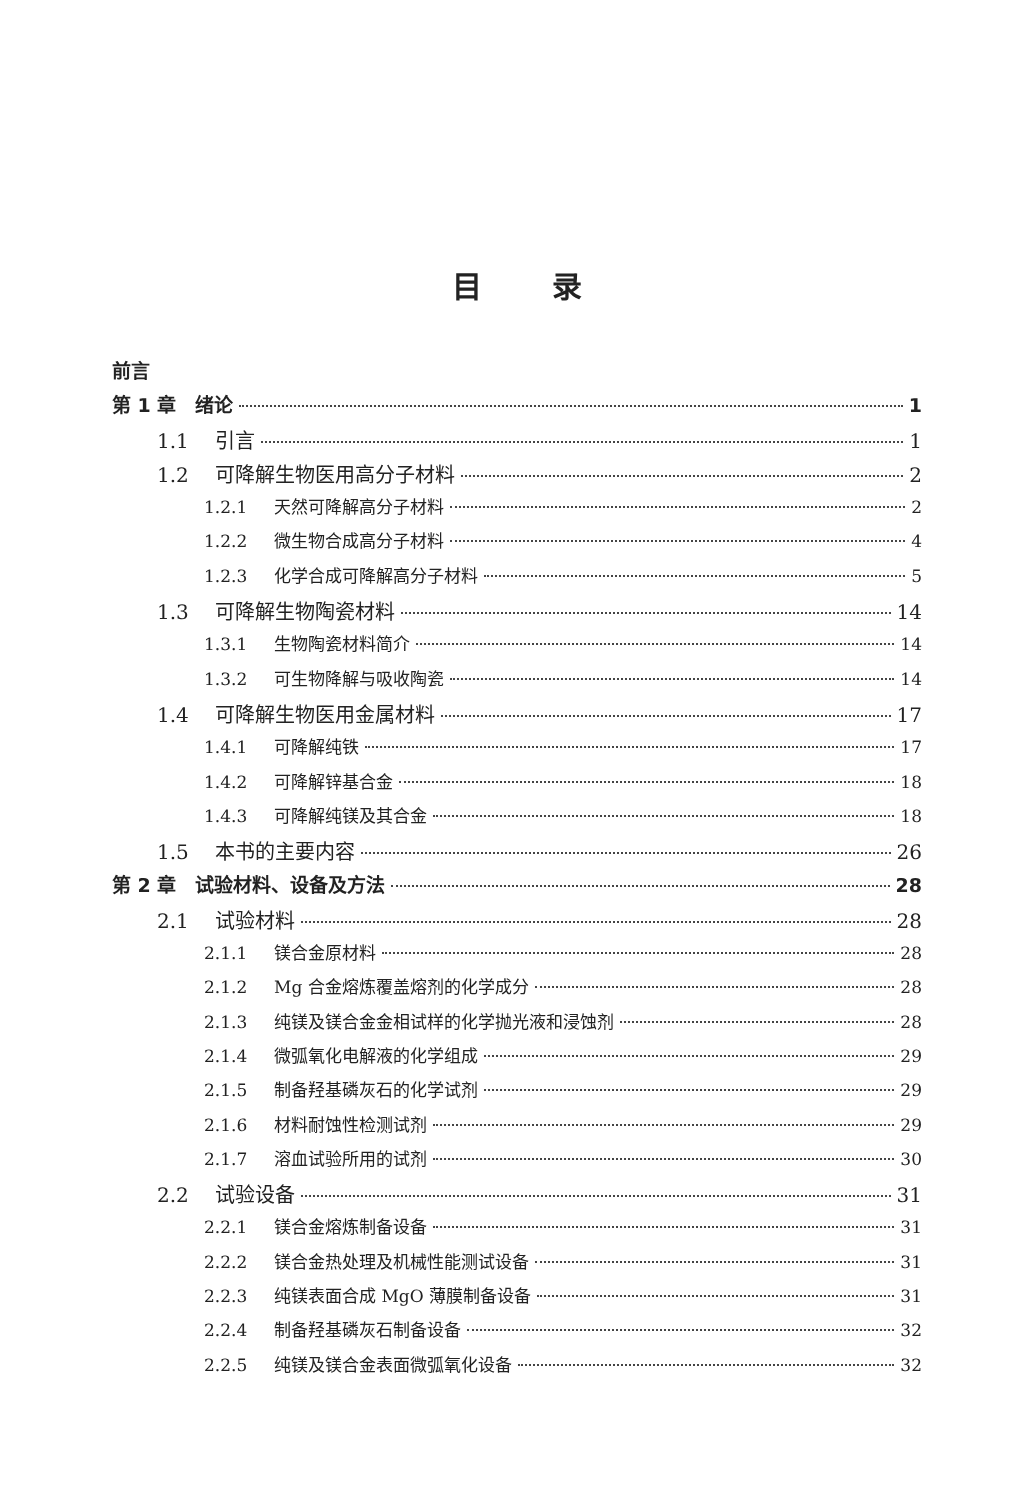目录
前言
第 1 章　绪论 1
1.1 引言 1
1.2 可降解生物医用高分子材料 2
1.2.1 天然可降解高分子材料 2
1.2.2 微生物合成高分子材料 4
1.2.3 化学合成可降解高分子材料 5
1.3 可降解生物陶瓷材料 14
1.3.1 生物陶瓷材料简介 14
1.3.2 可生物降解与吸收陶瓷 14
1.4 可降解生物医用金属材料 17
1.4.1 可降解纯铁 17
1.4.2 可降解锌基合金 18
1.4.3 可降解纯镁及其合金 18
1.5 本书的主要内容 26
第 2 章　试验材料、设备及方法 28
2.1 试验材料 28
2.1.1 镁合金原材料 28
2.1.2 Mg 合金熔炼覆盖熔剂的化学成分 28
2.1.3 纯镁及镁合金金相试样的化学抛光液和浸蚀剂 28
2.1.4 微弧氧化电解液的化学组成 29
2.1.5 制备羟基磷灰石的化学试剂 29
2.1.6 材料耐蚀性检测试剂 29
2.1.7 溶血试验所用的试剂 30
2.2 试验设备 31
2.2.1 镁合金熔炼制备设备 31
2.2.2 镁合金热处理及机械性能测试设备 31
2.2.3 纯镁表面合成 MgO 薄膜制备设备 31
2.2.4 制备羟基磷灰石制备设备 32
2.2.5 纯镁及镁合金表面微弧氧化设备 32